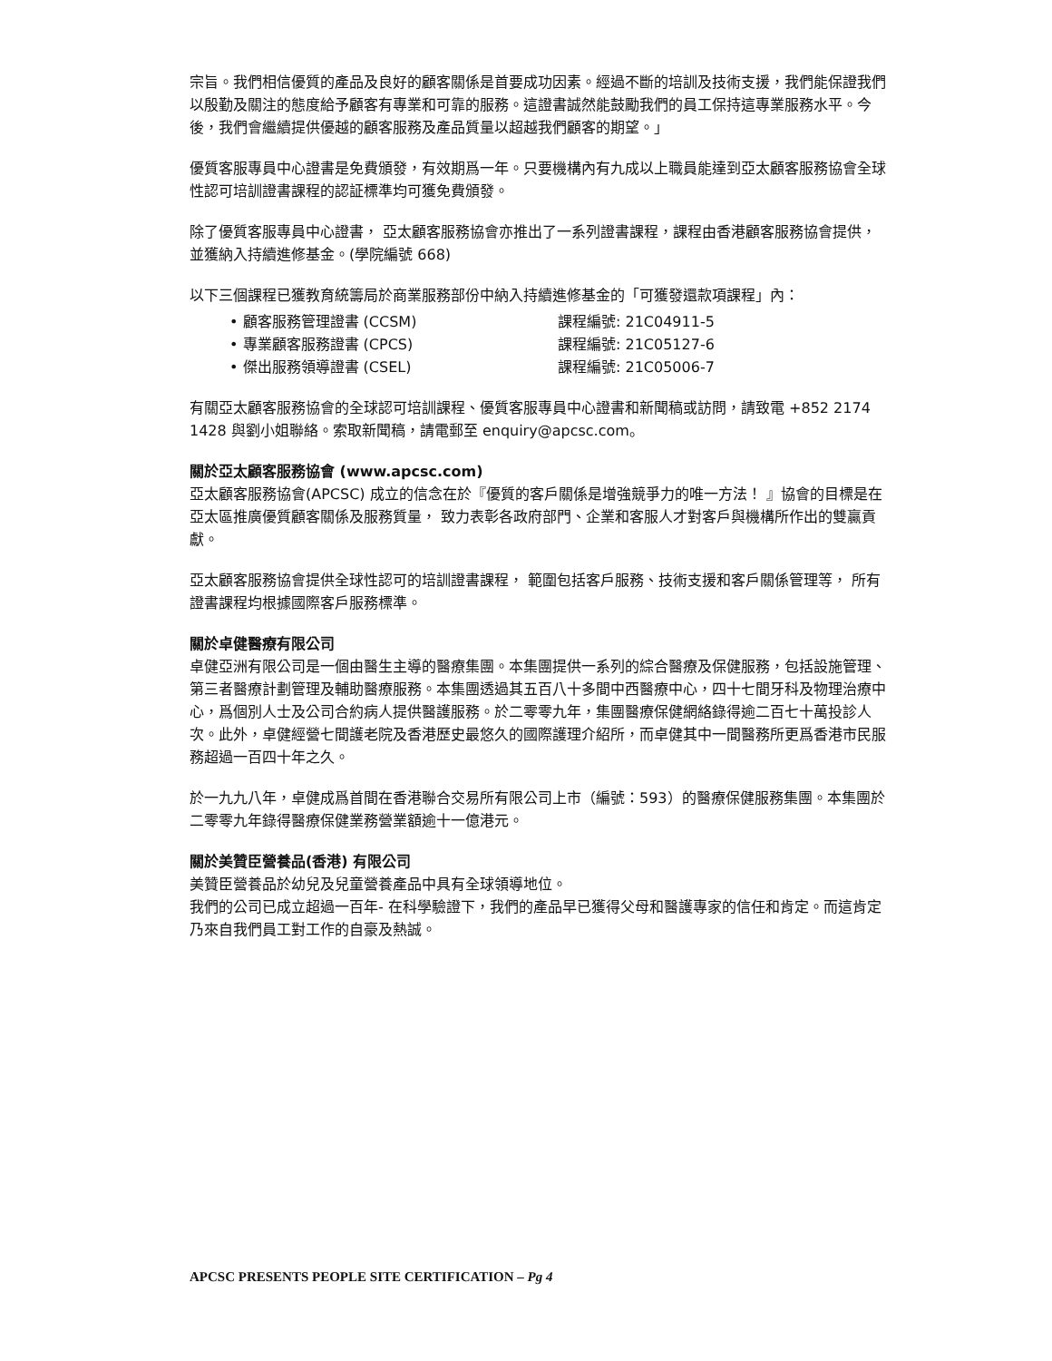宗旨。我們相信優質的產品及良好的顧客關係是首要成功因素。經過不斷的培訓及技術支援，我們能保證我們以殷勤及關注的態度給予顧客有專業和可靠的服務。這證書誠然能鼓勵我們的員工保持這專業服務水平。今後，我們會繼續提供優越的顧客服務及產品質量以超越我們顧客的期望。」
優質客服專員中心證書是免費頒發，有效期爲一年。只要機構內有九成以上職員能達到亞太顧客服務協會全球性認可培訓證書課程的認証標準均可獲免費頒發。
除了優質客服專員中心證書， 亞太顧客服務協會亦推出了一系列證書課程，課程由香港顧客服務協會提供，並獲納入持續進修基金。(學院編號 668)
以下三個課程已獲教育統籌局於商業服務部份中納入持續進修基金的「可獲發還款項課程」內：
• 顧客服務管理證書 (CCSM) 課程編號: 21C04911-5
• 專業顧客服務證書 (CPCS) 課程編號: 21C05127-6
• 傑出服務領導證書 (CSEL) 課程編號: 21C05006-7
有關亞太顧客服務協會的全球認可培訓課程、優質客服專員中心證書和新聞稿或訪問，請致電 +852 2174 1428 與劉小姐聯絡。索取新聞稿，請電郵至 enquiry@apcsc.com。
關於亞太顧客服務協會 (www.apcsc.com)
亞太顧客服務協會(APCSC) 成立的信念在於『優質的客戶關係是增強競爭力的唯一方法！ 』協會的目標是在亞太區推廣優質顧客關係及服務質量， 致力表彰各政府部門、企業和客服人才對客戶與機構所作出的雙贏貢獻。
亞太顧客服務協會提供全球性認可的培訓證書課程， 範圍包括客戶服務、技術支援和客戶關係管理等， 所有證書課程均根據國際客戶服務標準。
關於卓健醫療有限公司
卓健亞洲有限公司是一個由醫生主導的醫療集團。本集團提供一系列的綜合醫療及保健服務，包括設施管理、第三者醫療計劃管理及輔助醫療服務。本集團透過其五百八十多間中西醫療中心，四十七間牙科及物理治療中心，爲個別人士及公司合約病人提供醫護服務。於二零零九年，集團醫療保健網絡錄得逾二百七十萬投診人次。此外，卓健經營七間護老院及香港歷史最悠久的國際護理介紹所，而卓健其中一間醫務所更爲香港市民服務超過一百四十年之久。
於一九九八年，卓健成爲首間在香港聯合交易所有限公司上市（編號：593）的醫療保健服務集團。本集團於二零零九年錄得醫療保健業務營業額逾十一億港元。
關於美贊臣營養品(香港) 有限公司
美贊臣營養品於幼兒及兒童營養產品中具有全球領導地位。
我們的公司已成立超過一百年- 在科學驗證下，我們的產品早已獲得父母和醫護專家的信任和肯定。而這肯定乃來自我們員工對工作的自豪及熱誠。
APCSC PRESENTS PEOPLE SITE CERTIFICATION – Pg 4